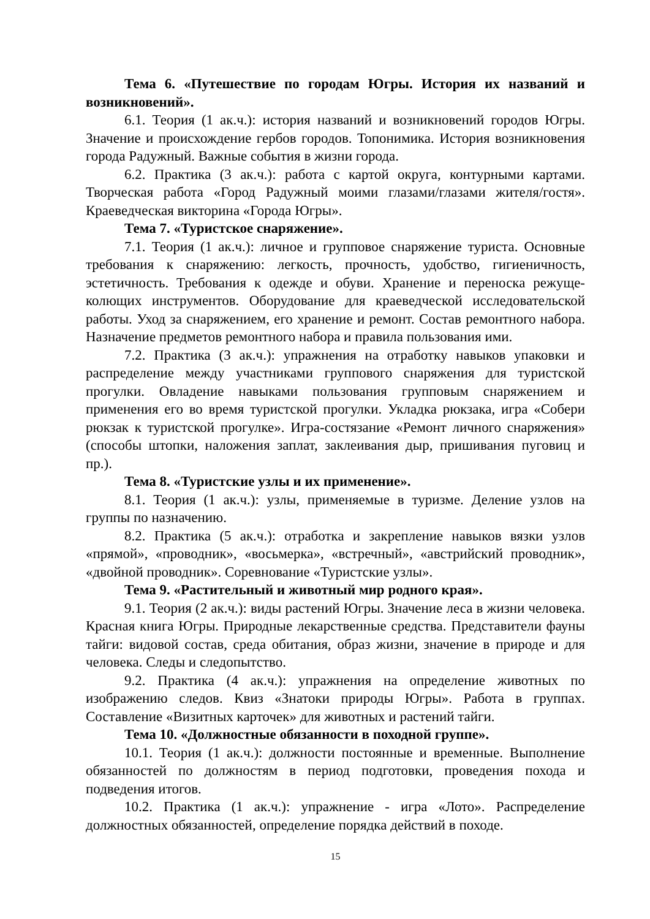Тема 6. «Путешествие по городам Югры. История их названий и возникновений».
6.1. Теория (1 ак.ч.): история названий и возникновений городов Югры. Значение и происхождение гербов городов. Топонимика. История возникновения города Радужный. Важные события в жизни города.
6.2. Практика (3 ак.ч.): работа с картой округа, контурными картами. Творческая работа «Город Радужный моими глазами/глазами жителя/гостя». Краеведческая викторина «Города Югры».
Тема 7. «Туристское снаряжение».
7.1. Теория (1 ак.ч.): личное и групповое снаряжение туриста. Основные требования к снаряжению: легкость, прочность, удобство, гигиеничность, эстетичность. Требования к одежде и обуви. Хранение и переноска режуще-колющих инструментов. Оборудование для краеведческой исследовательской работы. Уход за снаряжением, его хранение и ремонт. Состав ремонтного набора. Назначение предметов ремонтного набора и правила пользования ими.
7.2. Практика (3 ак.ч.): упражнения на отработку навыков упаковки и распределение между участниками группового снаряжения для туристской прогулки. Овладение навыками пользования групповым снаряжением и применения его во время туристской прогулки. Укладка рюкзака, игра «Собери рюкзак к туристской прогулке». Игра-состязание «Ремонт личного снаряжения» (способы штопки, наложения заплат, заклеивания дыр, пришивания пуговиц и пр.).
Тема 8. «Туристские узлы и их применение».
8.1. Теория (1 ак.ч.): узлы, применяемые в туризме. Деление узлов на группы по назначению.
8.2. Практика (5 ак.ч.): отработка и закрепление навыков вязки узлов «прямой», «проводник», «восьмерка», «встречный», «австрийский проводник», «двойной проводник». Соревнование «Туристские узлы».
Тема 9. «Растительный и животный мир родного края».
9.1. Теория (2 ак.ч.): виды растений Югры. Значение леса в жизни человека. Красная книга Югры. Природные лекарственные средства. Представители фауны тайги: видовой состав, среда обитания, образ жизни, значение в природе и для человека. Следы и следопытство.
9.2. Практика (4 ак.ч.): упражнения на определение животных по изображению следов. Квиз «Знатоки природы Югры». Работа в группах. Составление «Визитных карточек» для животных и растений тайги.
Тема 10. «Должностные обязанности в походной группе».
10.1. Теория (1 ак.ч.): должности постоянные и временные. Выполнение обязанностей по должностям в период подготовки, проведения похода и подведения итогов.
10.2. Практика (1 ак.ч.): упражнение - игра «Лото». Распределение должностных обязанностей, определение порядка действий в походе.
15